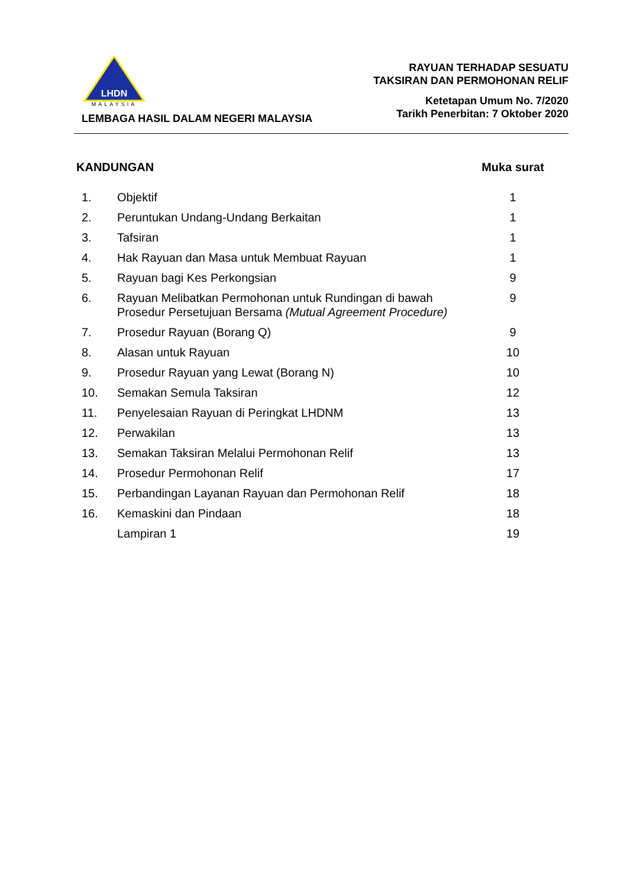LHDN
MALAYSIA
LEMBAGA HASIL DALAM NEGERI MALAYSIA
RAYUAN TERHADAP SESUATU
TAKSIRAN DAN PERMOHONAN RELIF
Ketetapan Umum No. 7/2020
Tarikh Penerbitan: 7 Oktober 2020
| KANDUNGAN | | Muka surat |
| --- | --- | --- |
| 1. | Objektif | 1 |
| 2. | Peruntukan Undang-Undang Berkaitan | 1 |
| 3. | Tafsiran | 1 |
| 4. | Hak Rayuan dan Masa untuk Membuat Rayuan | 1 |
| 5. | Rayuan bagi Kes Perkongsian | 9 |
| 6. | Rayuan Melibatkan Permohonan untuk Rundingan di bawah Prosedur Persetujuan Bersama (Mutual Agreement Procedure) | 9 |
| 7. | Prosedur Rayuan (Borang Q) | 9 |
| 8. | Alasan untuk Rayuan | 10 |
| 9. | Prosedur Rayuan yang Lewat (Borang N) | 10 |
| 10. | Semakan Semula Taksiran | 12 |
| 11. | Penyelesaian Rayuan di Peringkat LHDNM | 13 |
| 12. | Perwakilan | 13 |
| 13. | Semakan Taksiran Melalui Permohonan Relif | 13 |
| 14. | Prosedur Permohonan Relif | 17 |
| 15. | Perbandingan Layanan Rayuan dan Permohonan Relif | 18 |
| 16. | Kemaskini dan Pindaan | 18 |
| | Lampiran 1 | 19 |